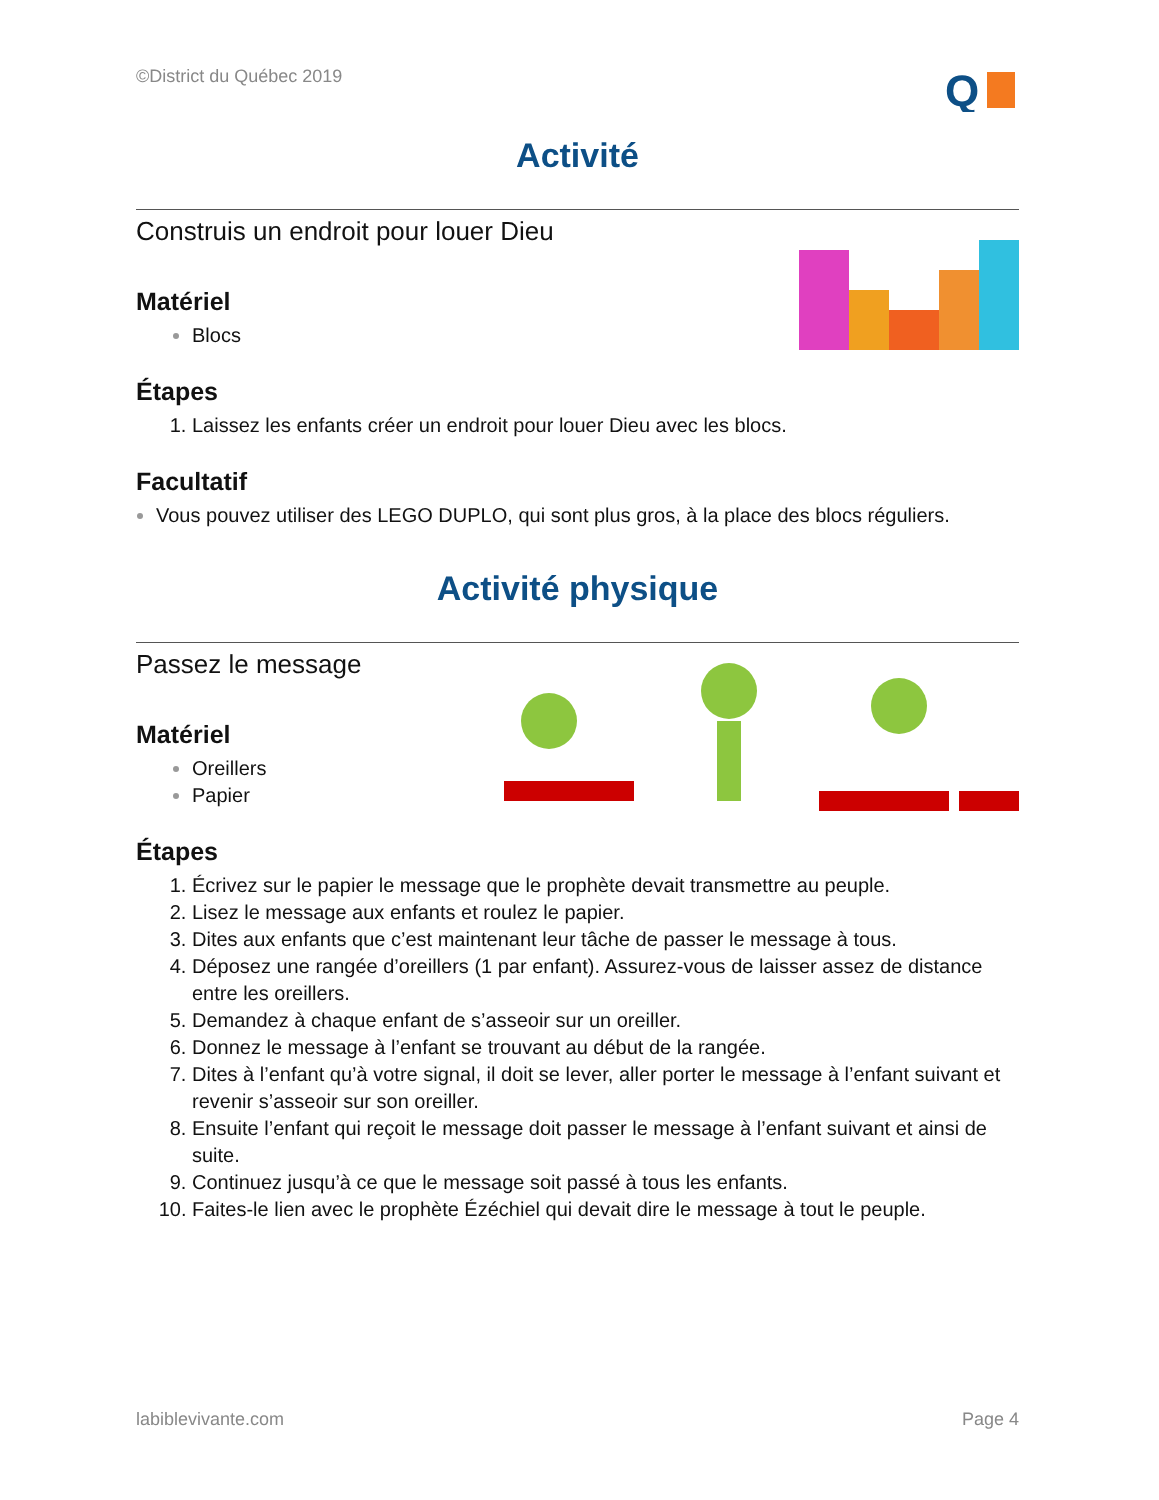©District du Québec 2019
Q
Activité
Construis un endroit pour louer Dieu
Matériel
Blocs
Étapes
Laissez les enfants créer un endroit pour louer Dieu avec les blocs.
Facultatif
Vous pouvez utiliser des LEGO DUPLO, qui sont plus gros, à la place des blocs réguliers.
Activité physique
Passez le message
Matériel
Oreillers
Papier
Étapes
Écrivez sur le papier le message que le prophète devait transmettre au peuple.
Lisez le message aux enfants et roulez le papier.
Dites aux enfants que c’est maintenant leur tâche de passer le message à tous.
Déposez une rangée d’oreillers (1 par enfant). Assurez-vous de laisser assez de distance entre les oreillers.
Demandez à chaque enfant de s’asseoir sur un oreiller.
Donnez le message à l’enfant se trouvant au début de la rangée.
Dites à l’enfant qu’à votre signal, il doit se lever, aller porter le message à l’enfant suivant et revenir s’asseoir sur son oreiller.
Ensuite l’enfant qui reçoit le message doit passer le message à l’enfant suivant et ainsi de suite.
Continuez jusqu’à ce que le message soit passé à tous les enfants.
Faites-le lien avec le prophète Ézéchiel qui devait dire le message à tout le peuple.
labiblevivante.com Page 4